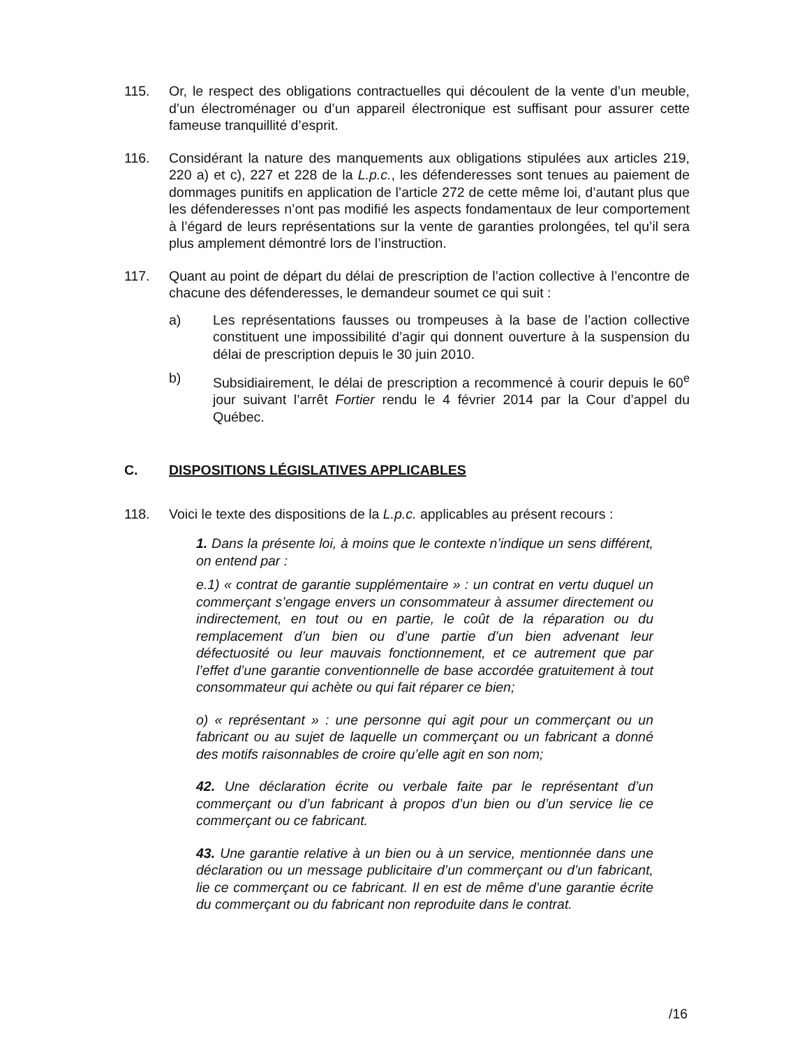115. Or, le respect des obligations contractuelles qui découlent de la vente d’un meuble, d’un électroménager ou d’un appareil électronique est suffisant pour assurer cette fameuse tranquillité d’esprit.
116. Considérant la nature des manquements aux obligations stipulées aux articles 219, 220 a) et c), 227 et 228 de la L.p.c., les défenderesses sont tenues au paiement de dommages punitifs en application de l’article 272 de cette même loi, d’autant plus que les défenderesses n’ont pas modifié les aspects fondamentaux de leur comportement à l’égard de leurs représentations sur la vente de garanties prolongées, tel qu’il sera plus amplement démontré lors de l’instruction.
117. Quant au point de départ du délai de prescription de l’action collective à l’encontre de chacune des défenderesses, le demandeur soumet ce qui suit :
a) Les représentations fausses ou trompeuses à la base de l’action collective constituent une impossibilité d’agir qui donnent ouverture à la suspension du délai de prescription depuis le 30 juin 2010.
b) Subsidiairement, le délai de prescription a recommencé à courir depuis le 60<sup>e</sup> jour suivant l’arrêt Fortier rendu le 4 février 2014 par la Cour d’appel du Québec.
C. DISPOSITIONS LÉGISLATIVES APPLICABLES
118. Voici le texte des dispositions de la L.p.c. applicables au présent recours :
1. Dans la présente loi, à moins que le contexte n’indique un sens différent, on entend par :
e.1) « contrat de garantie supplémentaire » : un contrat en vertu duquel un commerçant s’engage envers un consommateur à assumer directement ou indirectement, en tout ou en partie, le coût de la réparation ou du remplacement d’un bien ou d’une partie d’un bien advenant leur défectuosité ou leur mauvais fonctionnement, et ce autrement que par l’effet d’une garantie conventionnelle de base accordée gratuitement à tout consommateur qui achète ou qui fait réparer ce bien;
o) « représentant » : une personne qui agit pour un commerçant ou un fabricant ou au sujet de laquelle un commerçant ou un fabricant a donné des motifs raisonnables de croire qu’elle agit en son nom;
42. Une déclaration écrite ou verbale faite par le représentant d’un commerçant ou d’un fabricant à propos d’un bien ou d’un service lie ce commerçant ou ce fabricant.
43. Une garantie relative à un bien ou à un service, mentionnée dans une déclaration ou un message publicitaire d’un commerçant ou d’un fabricant, lie ce commerçant ou ce fabricant. Il en est de même d’une garantie écrite du commerçant ou du fabricant non reproduite dans le contrat.
/16